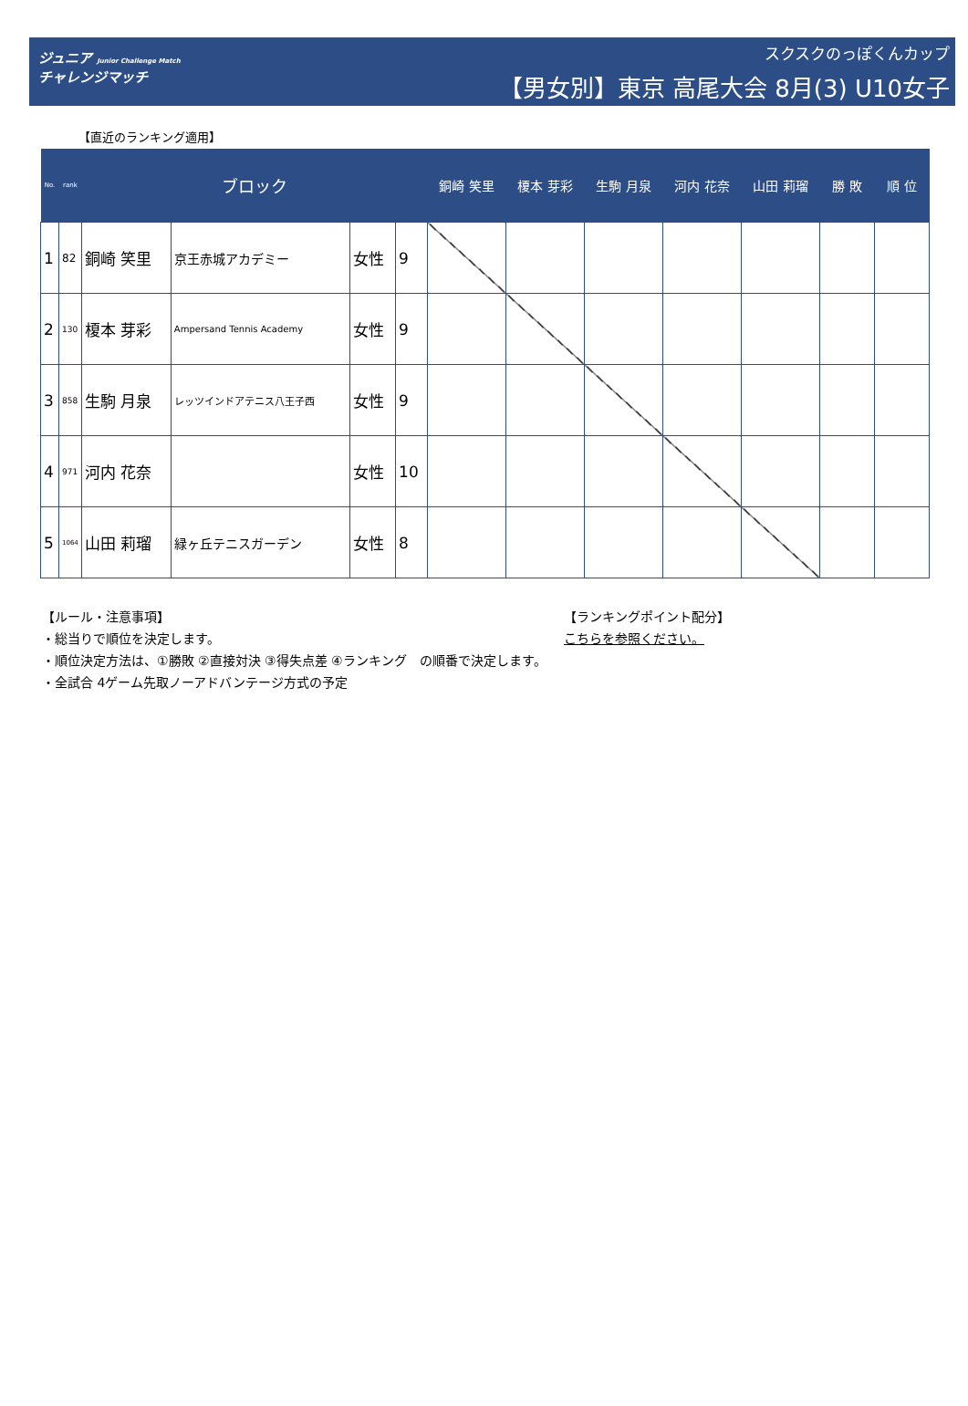ジュニア Junior Challenge Match
チャレンジマッチ
スクスクのっぽくんカップ
【男女別】東京 高尾大会 8月(3) U10女子
【直近のランキング適用】
| No. | rank | ブロック | | | | 銅崎 笑里 | 榎本 芽彩 | 生駒 月泉 | 河内 花奈 | 山田 莉瑠 | 勝 敗 | 順 位 |
| --- | --- | --- | --- | --- | --- | --- | --- | --- | --- | --- | --- | --- |
| 1 | 82 | 銅崎 笑里 | 京王赤城アカデミー | 女性 | 9 | | | | | | | |
| 2 | 130 | 榎本 芽彩 | Ampersand Tennis Academy | 女性 | 9 | | | | | | | |
| 3 | 858 | 生駒 月泉 | レッツインドアテニス八王子西 | 女性 | 9 | | | | | | | |
| 4 | 971 | 河内 花奈 | | 女性 | 10 | | | | | | | |
| 5 | 1064 | 山田 莉瑠 | 緑ヶ丘テニスガーデン | 女性 | 8 | | | | | | | |
【ルール・注意事項】
・総当りで順位を決定します。
・順位決定方法は、①勝敗 ②直接対決 ③得失点差 ④ランキング　の順番で決定します。
・全試合 4ゲーム先取ノーアドバンテージ方式の予定
【ランキングポイント配分】
こちらを参照ください。